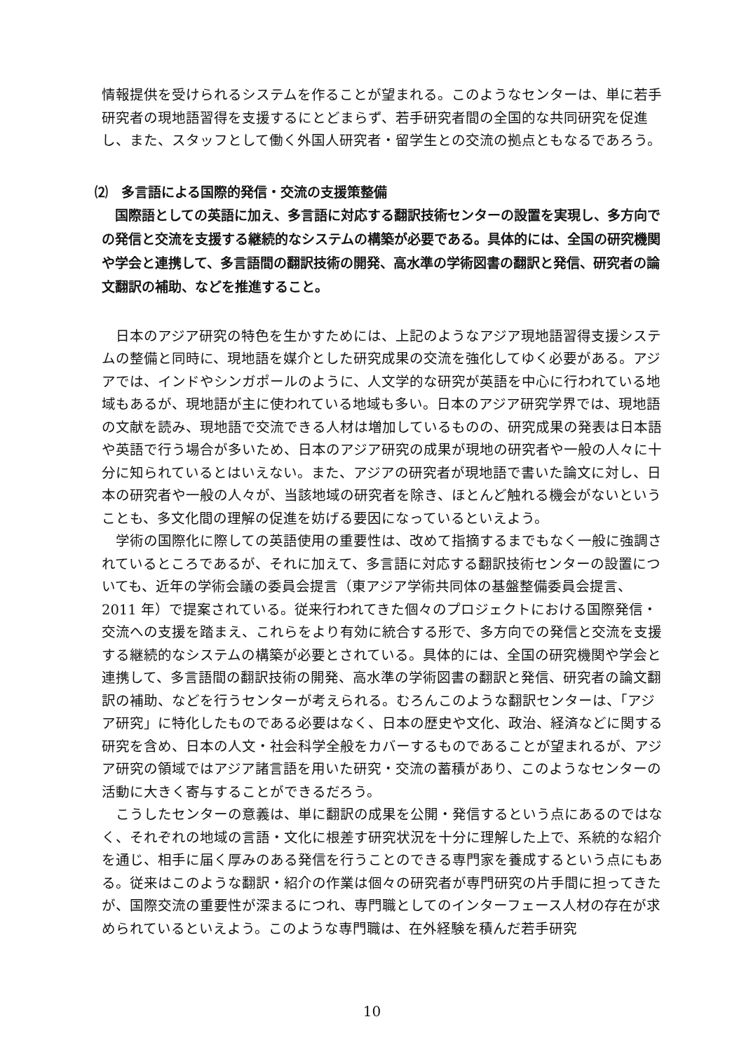情報提供を受けられるシステムを作ることが望まれる。このようなセンターは、単に若手研究者の現地語習得を支援するにとどまらず、若手研究者間の全国的な共同研究を促進し、また、スタッフとして働く外国人研究者・留学生との交流の拠点ともなるであろう。
⑵　多言語による国際的発信・交流の支援策整備
国際語としての英語に加え、多言語に対応する翻訳技術センターの設置を実現し、多方向での発信と交流を支援する継続的なシステムの構築が必要である。具体的には、全国の研究機関や学会と連携して、多言語間の翻訳技術の開発、高水準の学術図書の翻訳と発信、研究者の論文翻訳の補助、などを推進すること。
日本のアジア研究の特色を生かすためには、上記のようなアジア現地語習得支援システムの整備と同時に、現地語を媒介とした研究成果の交流を強化してゆく必要がある。アジアでは、インドやシンガポールのように、人文学的な研究が英語を中心に行われている地域もあるが、現地語が主に使われている地域も多い。日本のアジア研究学界では、現地語の文献を読み、現地語で交流できる人材は増加しているものの、研究成果の発表は日本語や英語で行う場合が多いため、日本のアジア研究の成果が現地の研究者や一般の人々に十分に知られているとはいえない。また、アジアの研究者が現地語で書いた論文に対し、日本の研究者や一般の人々が、当該地域の研究者を除き、ほとんど触れる機会がないということも、多文化間の理解の促進を妨げる要因になっているといえよう。
学術の国際化に際しての英語使用の重要性は、改めて指摘するまでもなく一般に強調されているところであるが、それに加えて、多言語に対応する翻訳技術センターの設置についても、近年の学術会議の委員会提言（東アジア学術共同体の基盤整備委員会提言、2011 年）で提案されている。従来行われてきた個々のプロジェクトにおける国際発信・交流への支援を踏まえ、これらをより有効に統合する形で、多方向での発信と交流を支援する継続的なシステムの構築が必要とされている。具体的には、全国の研究機関や学会と連携して、多言語間の翻訳技術の開発、高水準の学術図書の翻訳と発信、研究者の論文翻訳の補助、などを行うセンターが考えられる。むろんこのような翻訳センターは、「アジア研究」に特化したものである必要はなく、日本の歴史や文化、政治、経済などに関する研究を含め、日本の人文・社会科学全般をカバーするものであることが望まれるが、アジア研究の領域ではアジア諸言語を用いた研究・交流の蓄積があり、このようなセンターの活動に大きく寄与することができるだろう。
こうしたセンターの意義は、単に翻訳の成果を公開・発信するという点にあるのではなく、それぞれの地域の言語・文化に根差す研究状況を十分に理解した上で、系統的な紹介を通じ、相手に届く厚みのある発信を行うことのできる専門家を養成するという点にもある。従来はこのような翻訳・紹介の作業は個々の研究者が専門研究の片手間に担ってきたが、国際交流の重要性が深まるにつれ、専門職としてのインターフェース人材の存在が求められているといえよう。このような専門職は、在外経験を積んだ若手研究
10